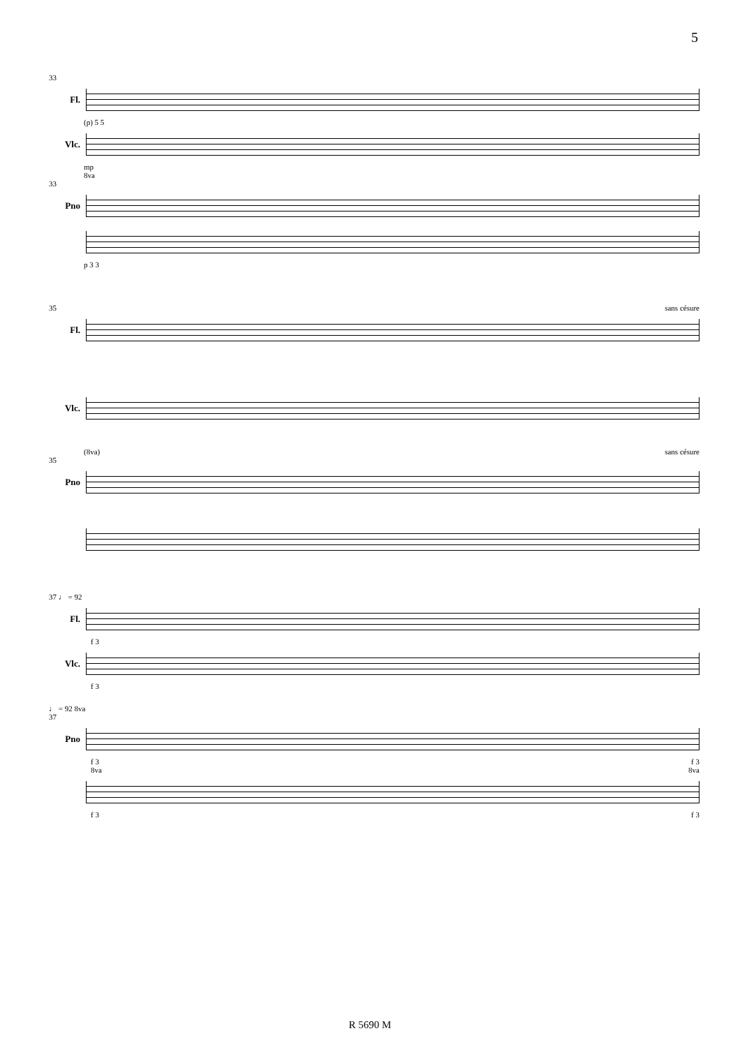5
33
Fl.
(p) 5 5
Vlc.
mp
8va
33
Pno
p 3 3
35 sans césure
Fl.
Vlc.
(8va) sans césure
35
Pno
37 ♩ = 92
Fl.
f 3
Vlc.
f 3
♩ = 92 8va
37
Pno
f 3 f 3
8va 8va
f 3 f 3
R 5690 M